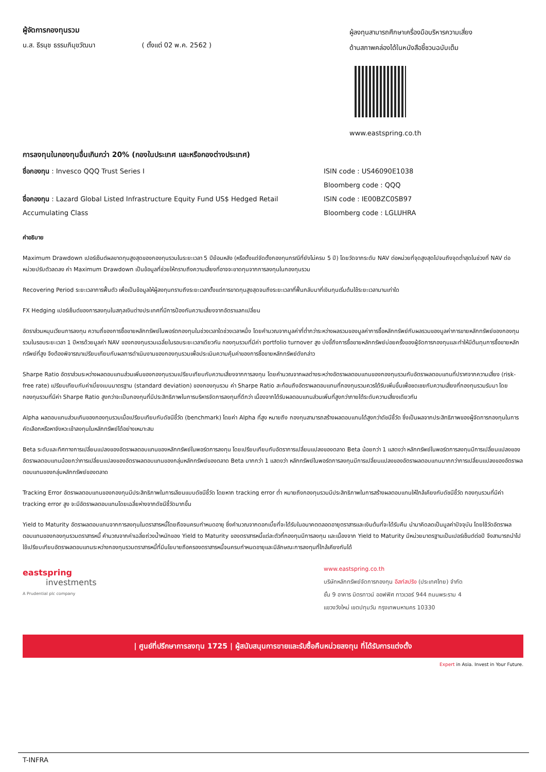ผู้จัดการกองทุนรวม
น.ส. ธีรนุช ธรรมภิมุขวัฒนา ( ตั้งแต่ 02 พ.ค. 2562 )
ผู้ลงทุนสามารถศึกษาเครื่องมือบริหารความเสี่ยง
ด้านสภาพคล่องได้ในหนังสือชี้ชวนฉบับเต็ม
www.eastspring.co.th
การลงทุนในกองทุนอื่นเกินกว่า 20% (กองในประเทศ และหรือกองต่างประเทศ)
ชื่อกองทุน : Invesco QQQ Trust Series I
ชื่อกองทุน : Lazard Global Listed Infrastructure Equity Fund US$ Hedged Retail Accumulating Class
ISIN code : US46090E1038
Bloomberg code : QQQ
ISIN code : IE00BZC0SB97
Bloomberg code : LGLUHRA
คำอธิบาย
Maximum Drawdown เปอร์เซ็นต์ผลขาดทุนสูงสุดของกองทุนรวมในระยะเวลา 5 ปีย้อนหลัง (หรือตั้งแต่จัดตั้งกองทุนกรณีที่ยังไม่ครบ 5 ปี) โดยวัดจากระดับ NAV ต่อหน่วยที่จุดสูงสุดไปจนถึงจุดต่ำสุดในช่วงที่ NAV ต่อหน่วยปรับตัวลดลง ค่า Maximum Drawdown เป็นข้อมูลที่ช่วยให้ทราบถึงความเสี่ยงที่อาจจะขาดทุนจากการลงทุนในกองทุนรวม
Recovering Period ระยะเวลาการฟื้นตัว เพื่อเป็นข้อมูลให้ผู้ลงทุนทราบถึงระยะเวลาตั้งแต่การขาดทุนสูงสุดจนถึงระยะเวลาที่ฟื้นกลับมาที่เงินทุนเริ่มต้นใช้ระยะเวลานานเท่าใด
FX Hedging เปอร์เซ็นต์ของการลงทุนในสกุลเงินต่างประเทศที่มีการป้องกันความเสี่ยงจากอัตราแลกเปลี่ยน
อัตราส่วนหมุนเวียนการลงทุน ความถี่ของการซื้อขายหลักทรัพย์ในพอร์ตกองทุนในช่วงเวลาใดช่วงเวลาหนึ่ง โดยคำนวณจากมูลค่าที่ต่ำกว่าระหว่างผลรวมของมูลค่าการซื้อหลักทรัพย์กับผลรวมของมูลค่าการขายหลักทรัพย์ของกองทุนรวมในรอบระยะเวลา 1 ปีหารด้วยมูลค่า NAV ของกองทุนรวมเฉลี่ยในรอบระยะเวลาเดียวกัน กองทุนรวมที่มีค่า portfolio turnover สูง บ่งชี้ถึงการซื้อขายหลักทรัพย์บ่อยครั้งของผู้จัดการกองทุนและทำให้มีต้นทุนการซื้อขายหลักทรัพย์ที่สูง จึงต้องพิจารณาเปรียบเทียบกับผลการดำเนินงานของกองทุนรวมเพื่อประเมินความคุ้มค่าของการซื้อขายหลักทรัพย์ดังกล่าว
Sharpe Ratio อัตราส่วนระหว่างผลตอบแทนส่วนเพิ่มของกองทุนรวมเปรียบเทียบกับความเสี่ยงจากการลงทุน โดยคำนวณจากผลต่างระหว่างอัตราผลตอบแทนของกองทุนรวมกับอัตราผลตอบแทนที่ปราศจากความเสี่ยง (risk-free rate) เปรียบเทียบกับค่าเบี่ยงเบนมาตรฐาน (standard deviation) ของกองทุนรวม ค่า Sharpe Ratio สะท้อนถึงอัตราผลตอบแทนที่กองทุนรวมควรได้รับเพิ่มขึ้นเพื่อชดเชยกับความเสี่ยงที่กองทุนรวมรับมา โดยกองทุนรวมที่มีค่า Sharpe Ratio สูงกว่าจะเป็นกองทุนที่มีประสิทธิภาพในการบริหารจัดการลงทุนที่ดีกว่า เนื่องจากได้รับผลตอบแทนส่วนเพิ่มที่สูงกว่าภายใต้ระดับความเสี่ยงเดียวกัน
Alpha ผลตอบแทนส่วนเกินของกองทุนรวมเมื่อเปรียบเทียบกับดัชนีชี้วัด (benchmark) โดยค่า Alpha ที่สูง หมายถึง กองทุนสามารถสร้างผลตอบแทนได้สูงกว่าดัชนีชี้วัด ซึ่งเป็นผลจากประสิทธิภาพของผู้จัดการกองทุนในการคัดเลือกหรือหาจังหวะเข้าลงทุนในหลักทรัพย์ได้อย่างเหมาะสม
Beta ระดับและทิศทางการเปลี่ยนแปลงของอัตราผลตอบแทนของหลักทรัพย์ในพอร์ตการลงทุน โดยเปรียบเทียบกับอัตราการเปลี่ยนแปลงของตลาด Beta น้อยกว่า 1 แสดงว่า หลักทรัพย์ในพอร์ตการลงทุนมีการเปลี่ยนแปลงของอัตราผลตอบแทนน้อยกว่าการเปลี่ยนแปลงของอัตราผลตอบแทนของกลุ่มหลักทรัพย์ของตลาด Beta มากกว่า 1 แสดงว่า หลักทรัพย์ในพอร์ตการลงทุนมีการเปลี่ยนแปลงของอัตราผลตอบแทนมากกว่าการเปลี่ยนแปลงของอัตราผลตอบแทนของกลุ่มหลักทรัพย์ของตลาด
Tracking Error อัตราผลตอบแทนของกองทุนมีประสิทธิภาพในการเลียนแบบดัชนีชี้วัด โดยหาก tracking error ต่ำ หมายถึงกองทุนรวมมีประสิทธิภาพในการสร้างผลตอบแทนให้ใกล้เคียงกับดัชนีชี้วัด กองทุนรวมที่มีค่า tracking error สูง จะมีอัตราผลตอบแทนโดยเฉลี่ยห่างจากดัชนีชี้วัดมากขึ้น
Yield to Maturity อัตราผลตอบแทนจากการลงทุนในตราสารหนี้โดยถือจนครบกำหนดอายุ ซึ่งคำนวณจากดอกเบี้ยที่จะได้รับในอนาคตตลอดอายุตราสารและเงินต้นที่จะได้รับคืน นำมาคิดลดเป็นมูลค่าปัจจุบัน โดยใช้วัดอัตราผลตอบแทนของกองทุนรวมตราสารหนี้ คำนวณจากค่าเฉลี่ยถ่วงน้ำหนักของ Yield to Maturity ของตราสารหนี้แต่ละตัวที่กองทุนมีการลงทุน และเนื่องจาก Yield to Maturity มีหน่วยมาตรฐานเป็นเปอร์เซ็นต์ต่อปี จึงสามารถนำไปใช้เปรียบเทียบอัตราผลตอบแทนระหว่างกองทุนรวมตราสารหนี้ที่มีนโยบายถือครองตราสารหนี้จนครบกำหนดอายุและมีลักษณะการลงทุนที่ใกล้เคียงกันได้
eastspring
investments
A Prudential plc company
www.eastspring.co.th
บริษัทหลักทรัพย์จัดการกองทุน อีสท์สปริง (ประเทศไทย) จำกัด
ชั้น 9 อาคาร มิตรทาวน์ ออฟฟิศ ทาวเวอร์ 944 ถนนพระราม 4
แขวงวังใหม่ เขตปทุมวัน กรุงเทพมหานคร 10330
| ศูนย์ที่ปรึกษาการลงทุน 1725 | ผู้สนับสนุนการขายและรับซื้อคืนหน่วยลงทุน ที่ได้รับการแต่งตั้ง
Expert in Asia. Invest in Your Future.
T-INFRA